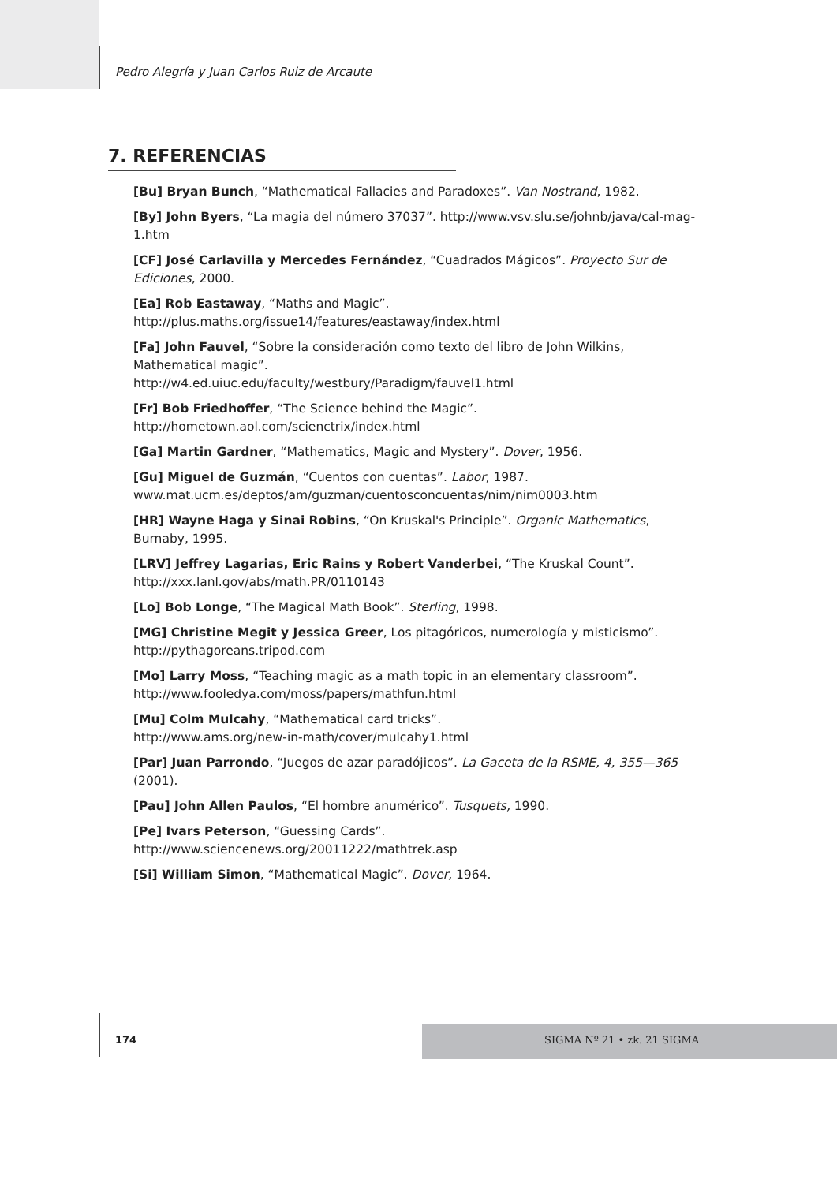Pedro Alegría y Juan Carlos Ruiz de Arcaute
7. REFERENCIAS
[Bu] Bryan Bunch, “Mathematical Fallacies and Paradoxes”. Van Nostrand, 1982.
[By] John Byers, “La magia del número 37037”. http://www.vsv.slu.se/johnb/java/cal-mag-1.htm
[CF] José Carlavilla y Mercedes Fernández, “Cuadrados Mágicos”. Proyecto Sur de Ediciones, 2000.
[Ea] Rob Eastaway, “Maths and Magic”.
http://plus.maths.org/issue14/features/eastaway/index.html
[Fa] John Fauvel, “Sobre la consideración como texto del libro de John Wilkins, Mathematical magic”.
http://w4.ed.uiuc.edu/faculty/westbury/Paradigm/fauvel1.html
[Fr] Bob Friedhoffer, “The Science behind the Magic”.
http://hometown.aol.com/scienctrix/index.html
[Ga] Martin Gardner, “Mathematics, Magic and Mystery”. Dover, 1956.
[Gu] Miguel de Guzmán, “Cuentos con cuentas”. Labor, 1987.
www.mat.ucm.es/deptos/am/guzman/cuentosconcuentas/nim/nim0003.htm
[HR] Wayne Haga y Sinai Robins, “On Kruskal's Principle”. Organic Mathematics, Burnaby, 1995.
[LRV] Jeffrey Lagarias, Eric Rains y Robert Vanderbei, “The Kruskal Count”.
http://xxx.lanl.gov/abs/math.PR/0110143
[Lo] Bob Longe, “The Magical Math Book”. Sterling, 1998.
[MG] Christine Megit y Jessica Greer, Los pitagóricos, numerología y misticismo”.
http://pythagoreans.tripod.com
[Mo] Larry Moss, “Teaching magic as a math topic in an elementary classroom”.
http://www.fooledya.com/moss/papers/mathfun.html
[Mu] Colm Mulcahy, “Mathematical card tricks”.
http://www.ams.org/new-in-math/cover/mulcahy1.html
[Par] Juan Parrondo, “Juegos de azar paradójicos”. La Gaceta de la RSME, 4, 355—365 (2001).
[Pau] John Allen Paulos, “El hombre anumérico”. Tusquets, 1990.
[Pe] Ivars Peterson, “Guessing Cards”.
http://www.sciencenews.org/20011222/mathtrek.asp
[Si] William Simon, “Mathematical Magic”. Dover, 1964.
174 SIGMA Nº 21 • zk. 21 SIGMA